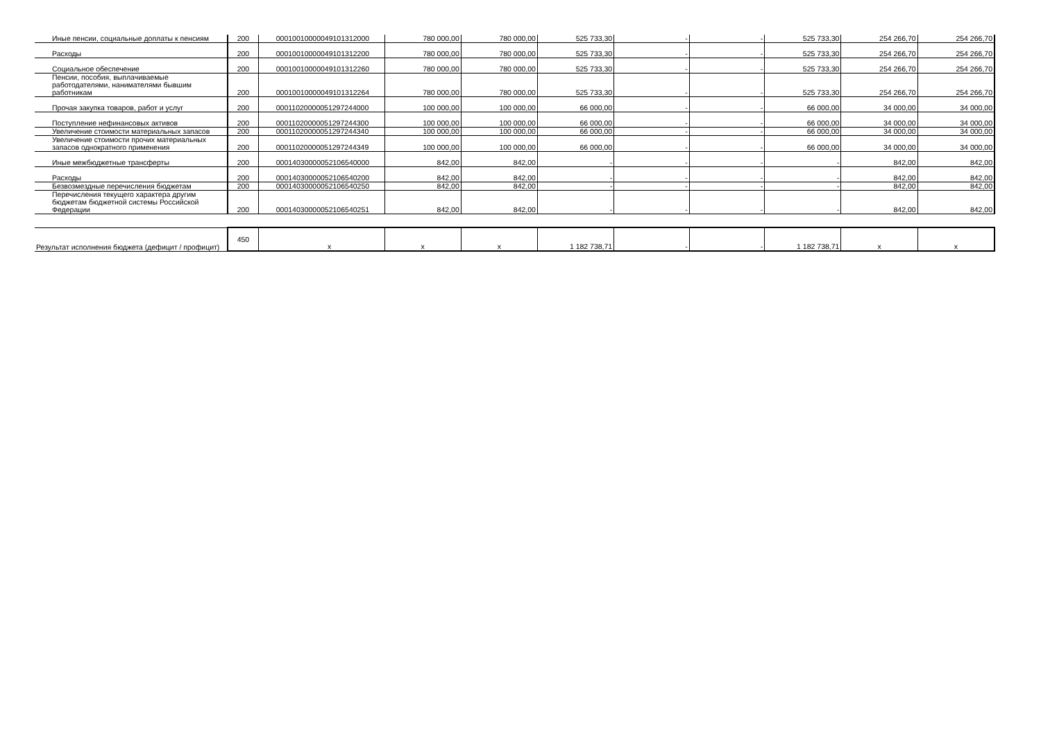| Иные пенсии, социальные доплаты к пенсиям | 200 | 00010010000049101312000 | 780 000,00 | 780 000,00 | 525 733,30 | - | - | 525 733,30 | 254 266,70 | 254 266,70 |
| Расходы | 200 | 00010010000049101312200 | 780 000,00 | 780 000,00 | 525 733,30 | - | - | 525 733,30 | 254 266,70 | 254 266,70 |
| Социальное обеспечение | 200 | 00010010000049101312260 | 780 000,00 | 780 000,00 | 525 733,30 | - | - | 525 733,30 | 254 266,70 | 254 266,70 |
| Пенсии, пособия, выплачиваемые работодателями, нанимателями бывшим работникам | 200 | 00010010000049101312264 | 780 000,00 | 780 000,00 | 525 733,30 | - | - | 525 733,30 | 254 266,70 | 254 266,70 |
| Прочая закупка товаров, работ и услуг | 200 | 00011020000051297244000 | 100 000,00 | 100 000,00 | 66 000,00 | - | - | 66 000,00 | 34 000,00 | 34 000,00 |
| Поступление нефинансовых активов | 200 | 00011020000051297244300 | 100 000,00 | 100 000,00 | 66 000,00 | - | - | 66 000,00 | 34 000,00 | 34 000,00 |
| Увеличение стоимости материальных запасов | 200 | 00011020000051297244340 | 100 000,00 | 100 000,00 | 66 000,00 | - | - | 66 000,00 | 34 000,00 | 34 000,00 |
| Увеличение стоимости прочих материальных запасов однократного применения | 200 | 00011020000051297244349 | 100 000,00 | 100 000,00 | 66 000,00 | - | - | 66 000,00 | 34 000,00 | 34 000,00 |
| Иные межбюджетные трансферты | 200 | 00014030000052106540000 | 842,00 | 842,00 | - | - | - | - | 842,00 | 842,00 |
| Расходы | 200 | 00014030000052106540200 | 842,00 | 842,00 | - | - | - | - | 842,00 | 842,00 |
| Безвозмездные перечисления бюджетам | 200 | 00014030000052106540250 | 842,00 | 842,00 | - | - | - | - | 842,00 | 842,00 |
| Перечисления текущего характера другим бюджетам бюджетной системы Российской Федерации | 200 | 00014030000052106540251 | 842,00 | 842,00 | - | - | - | - | 842,00 | 842,00 |
| Результат исполнения бюджета (дефицит / профицит) | 450 | x | x | x | 1 182 738,71 | - | - | 1 182 738,71 | x | x |